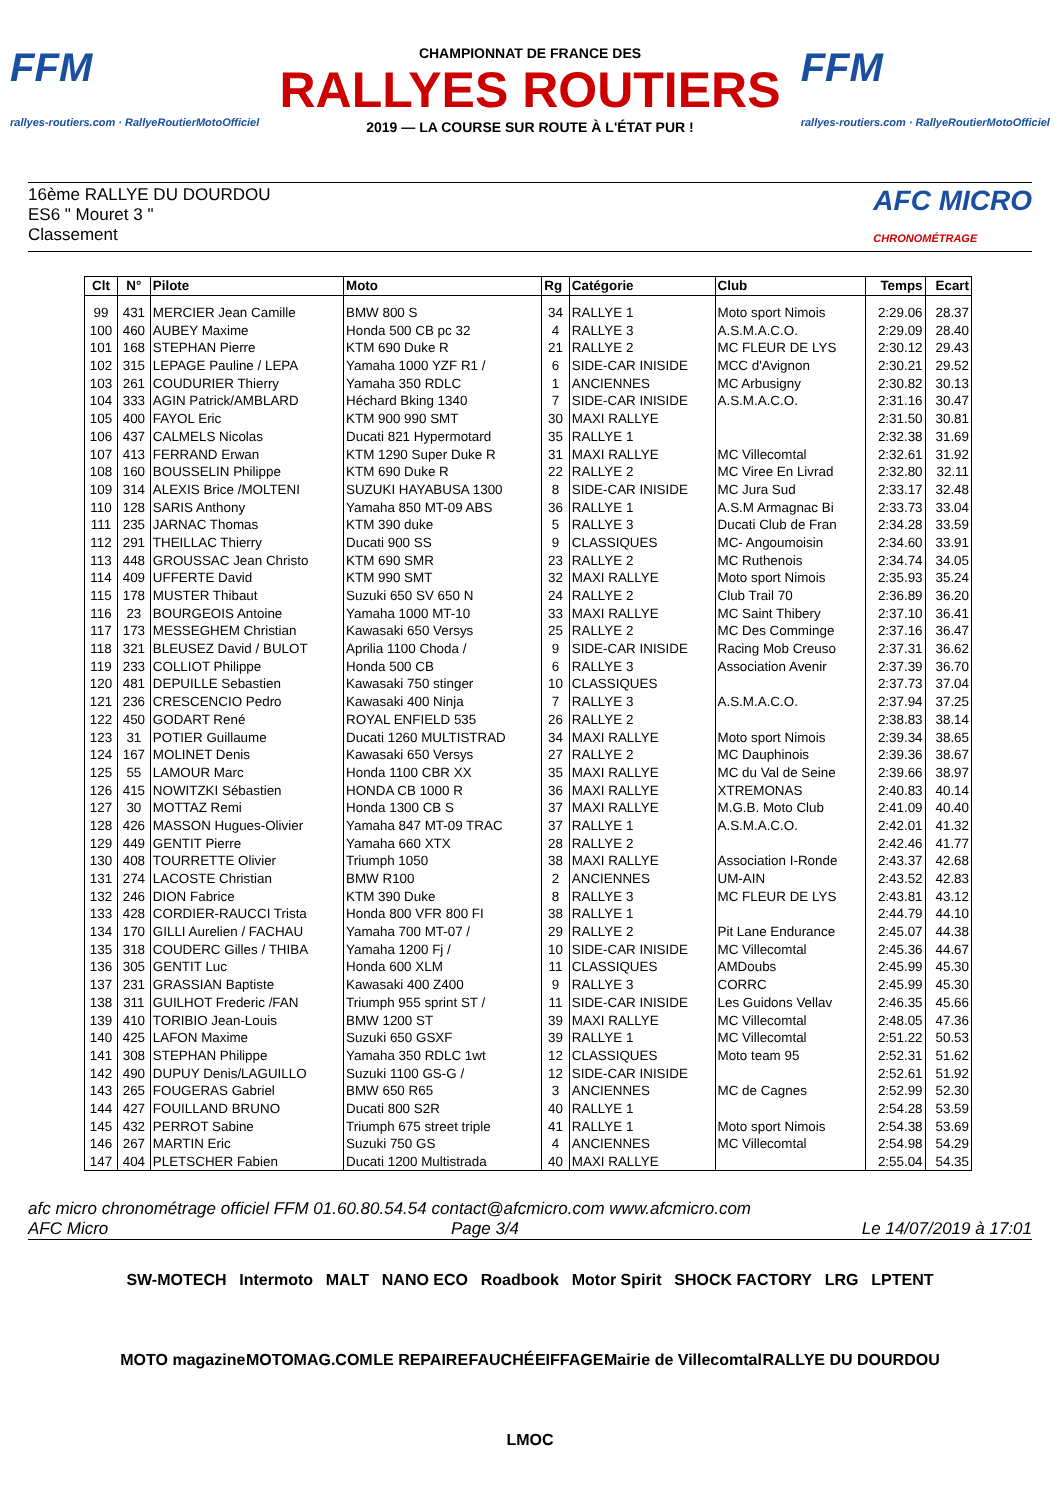FFM
rallyes-routiers.com · RallyeRoutierMotoOfficiel
CHAMPIONNAT DE FRANCE DES
RALLYES ROUTIERS
2019 — LA COURSE SUR ROUTE À L'ÉTAT PUR !
FFM
rallyes-routiers.com · RallyeRoutierMotoOfficiel
16ème RALLYE DU DOURDOU
ES6 " Mouret 3 "
Classement
AFC MICRO
CHRONOMÉTRAGE
| Clt | N° | Pilote | Moto | Rg | Catégorie | Club | Temps | Ecart |
| --- | --- | --- | --- | --- | --- | --- | --- | --- |
| 99 | 431 | MERCIER Jean Camille | BMW 800 S | 34 | RALLYE 1 | Moto sport Nimois | 2:29.06 | 28.37 |
| 100 | 460 | AUBEY Maxime | Honda 500 CB pc 32 | 4 | RALLYE 3 | A.S.M.A.C.O. | 2:29.09 | 28.40 |
| 101 | 168 | STEPHAN Pierre | KTM 690 Duke R | 21 | RALLYE 2 | MC FLEUR DE LYS | 2:30.12 | 29.43 |
| 102 | 315 | LEPAGE Pauline / LEPA | Yamaha 1000 YZF R1 / | 6 | SIDE-CAR INISIDE | MCC d'Avignon | 2:30.21 | 29.52 |
| 103 | 261 | COUDURIER Thierry | Yamaha 350 RDLC | 1 | ANCIENNES | MC Arbusigny | 2:30.82 | 30.13 |
| 104 | 333 | AGIN Patrick/AMBLARD | Héchard Bking 1340 | 7 | SIDE-CAR INISIDE | A.S.M.A.C.O. | 2:31.16 | 30.47 |
| 105 | 400 | FAYOL Eric | KTM 900 990 SMT | 30 | MAXI RALLYE | | 2:31.50 | 30.81 |
| 106 | 437 | CALMELS Nicolas | Ducati 821 Hypermotard | 35 | RALLYE 1 | | 2:32.38 | 31.69 |
| 107 | 413 | FERRAND Erwan | KTM 1290 Super Duke R | 31 | MAXI RALLYE | MC Villecomtal | 2:32.61 | 31.92 |
| 108 | 160 | BOUSSELIN Philippe | KTM 690 Duke R | 22 | RALLYE 2 | MC Viree En Livrad | 2:32.80 | 32.11 |
| 109 | 314 | ALEXIS Brice /MOLTENI | SUZUKI HAYABUSA 1300 | 8 | SIDE-CAR INISIDE | MC Jura Sud | 2:33.17 | 32.48 |
| 110 | 128 | SARIS Anthony | Yamaha 850 MT-09 ABS | 36 | RALLYE 1 | A.S.M Armagnac Bi | 2:33.73 | 33.04 |
| 111 | 235 | JARNAC Thomas | KTM 390 duke | 5 | RALLYE 3 | Ducati Club de Fran | 2:34.28 | 33.59 |
| 112 | 291 | THEILLAC Thierry | Ducati 900 SS | 9 | CLASSIQUES | MC- Angoumoisin | 2:34.60 | 33.91 |
| 113 | 448 | GROUSSAC Jean Christo | KTM 690 SMR | 23 | RALLYE 2 | MC Ruthenois | 2:34.74 | 34.05 |
| 114 | 409 | UFFERTE David | KTM 990 SMT | 32 | MAXI RALLYE | Moto sport Nimois | 2:35.93 | 35.24 |
| 115 | 178 | MUSTER Thibaut | Suzuki 650 SV 650 N | 24 | RALLYE 2 | Club Trail 70 | 2:36.89 | 36.20 |
| 116 | 23 | BOURGEOIS Antoine | Yamaha 1000 MT-10 | 33 | MAXI RALLYE | MC Saint Thibery | 2:37.10 | 36.41 |
| 117 | 173 | MESSEGHEM Christian | Kawasaki 650 Versys | 25 | RALLYE 2 | MC Des Comminge | 2:37.16 | 36.47 |
| 118 | 321 | BLEUSEZ David / BULOT | Aprilia 1100 Choda / | 9 | SIDE-CAR INISIDE | Racing Mob Creuso | 2:37.31 | 36.62 |
| 119 | 233 | COLLIOT Philippe | Honda 500 CB | 6 | RALLYE 3 | Association Avenir | 2:37.39 | 36.70 |
| 120 | 481 | DEPUILLE Sebastien | Kawasaki 750 stinger | 10 | CLASSIQUES | | 2:37.73 | 37.04 |
| 121 | 236 | CRESCENCIO Pedro | Kawasaki 400 Ninja | 7 | RALLYE 3 | A.S.M.A.C.O. | 2:37.94 | 37.25 |
| 122 | 450 | GODART René | ROYAL ENFIELD 535 | 26 | RALLYE 2 | | 2:38.83 | 38.14 |
| 123 | 31 | POTIER Guillaume | Ducati 1260 MULTISTRAD | 34 | MAXI RALLYE | Moto sport Nimois | 2:39.34 | 38.65 |
| 124 | 167 | MOLINET Denis | Kawasaki 650 Versys | 27 | RALLYE 2 | MC Dauphinois | 2:39.36 | 38.67 |
| 125 | 55 | LAMOUR Marc | Honda 1100 CBR XX | 35 | MAXI RALLYE | MC du Val de Seine | 2:39.66 | 38.97 |
| 126 | 415 | NOWITZKI Sébastien | HONDA CB 1000 R | 36 | MAXI RALLYE | XTREMONAS | 2:40.83 | 40.14 |
| 127 | 30 | MOTTAZ Remi | Honda 1300 CB S | 37 | MAXI RALLYE | M.G.B. Moto Club | 2:41.09 | 40.40 |
| 128 | 426 | MASSON Hugues-Olivier | Yamaha 847 MT-09 TRAC | 37 | RALLYE 1 | A.S.M.A.C.O. | 2:42.01 | 41.32 |
| 129 | 449 | GENTIT Pierre | Yamaha 660 XTX | 28 | RALLYE 2 | | 2:42.46 | 41.77 |
| 130 | 408 | TOURRETTE Olivier | Triumph 1050 | 38 | MAXI RALLYE | Association I-Ronde | 2:43.37 | 42.68 |
| 131 | 274 | LACOSTE Christian | BMW R100 | 2 | ANCIENNES | UM-AIN | 2:43.52 | 42.83 |
| 132 | 246 | DION Fabrice | KTM 390 Duke | 8 | RALLYE 3 | MC FLEUR DE LYS | 2:43.81 | 43.12 |
| 133 | 428 | CORDIER-RAUCCI Trista | Honda 800 VFR 800 FI | 38 | RALLYE 1 | | 2:44.79 | 44.10 |
| 134 | 170 | GILLI Aurelien / FACHAU | Yamaha 700 MT-07 / | 29 | RALLYE 2 | Pit Lane Endurance | 2:45.07 | 44.38 |
| 135 | 318 | COUDERC Gilles / THIBA | Yamaha 1200 Fj / | 10 | SIDE-CAR INISIDE | MC Villecomtal | 2:45.36 | 44.67 |
| 136 | 305 | GENTIT Luc | Honda 600 XLM | 11 | CLASSIQUES | AMDoubs | 2:45.99 | 45.30 |
| 137 | 231 | GRASSIAN Baptiste | Kawasaki 400 Z400 | 9 | RALLYE 3 | CORRC | 2:45.99 | 45.30 |
| 138 | 311 | GUILHOT Frederic /FAN | Triumph 955 sprint ST / | 11 | SIDE-CAR INISIDE | Les Guidons Vellav | 2:46.35 | 45.66 |
| 139 | 410 | TORIBIO Jean-Louis | BMW 1200 ST | 39 | MAXI RALLYE | MC Villecomtal | 2:48.05 | 47.36 |
| 140 | 425 | LAFON Maxime | Suzuki 650 GSXF | 39 | RALLYE 1 | MC Villecomtal | 2:51.22 | 50.53 |
| 141 | 308 | STEPHAN Philippe | Yamaha 350 RDLC 1wt | 12 | CLASSIQUES | Moto team 95 | 2:52.31 | 51.62 |
| 142 | 490 | DUPUY Denis/LAGUILLO | Suzuki 1100 GS-G / | 12 | SIDE-CAR INISIDE | | 2:52.61 | 51.92 |
| 143 | 265 | FOUGERAS Gabriel | BMW 650 R65 | 3 | ANCIENNES | MC de Cagnes | 2:52.99 | 52.30 |
| 144 | 427 | FOUILLAND BRUNO | Ducati 800 S2R | 40 | RALLYE 1 | | 2:54.28 | 53.59 |
| 145 | 432 | PERROT Sabine | Triumph 675 street triple | 41 | RALLYE 1 | Moto sport Nimois | 2:54.38 | 53.69 |
| 146 | 267 | MARTIN Eric | Suzuki 750 GS | 4 | ANCIENNES | MC Villecomtal | 2:54.98 | 54.29 |
| 147 | 404 | PLETSCHER Fabien | Ducati 1200 Multistrada | 40 | MAXI RALLYE | | 2:55.04 | 54.35 |
afc micro chronométrage officiel FFM 01.60.80.54.54 contact@afcmicro.com www.afcmicro.com
AFC Micro Page 3/4 Le 14/07/2019 à 17:01
SW-MOTECH Intermoto MALT NANO ECO Roadbook Motor Spirit SHOCK FACTORY LRG LPTENT MOTO magazine MOTOMAG.COM LE REPAIRE FAUCHÉ EIFFAGE Mairie de Villecomtal RALLYE DU DOURDOU LMOC